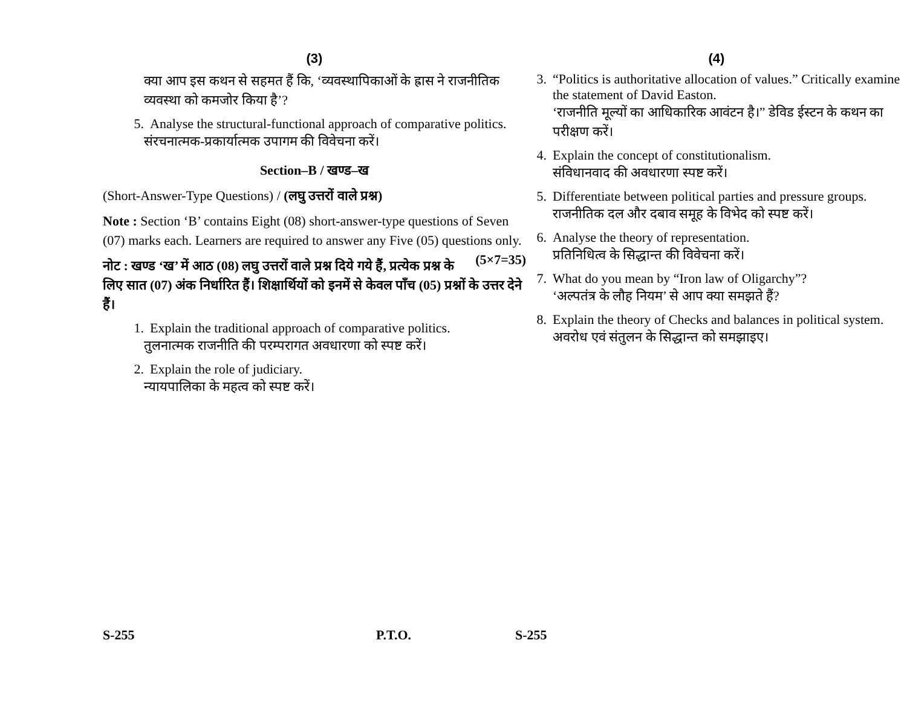(3)
क्या आप इस कथन से सहमत हैं कि, ‘व्यवस्थापिकाओं के ह्रास ने राजनीतिक व्यवस्था को कमजोर किया है’?
5. Analyse the structural-functional approach of comparative politics.
संरचनात्मक-प्रकार्यात्मक उपागम की विवेचना करें।
Section–B / खण्ड–ख
(Short-Answer-Type Questions) / (लघु उत्तरों वाले प्रश्न)
Note : Section ‘B’ contains Eight (08) short-answer-type questions of Seven (07) marks each. Learners are required to answer any Five (05) questions only. (5×7=35)
नोट : खण्ड ‘ख’ में आठ (08) लघु उत्तरों वाले प्रश्न दिये गये हैं, प्रत्येक प्रश्न के लिए सात (07) अंक निर्धारित हैं। शिक्षार्थियों को इनमें से केवल पाँच (05) प्रश्नों के उत्तर देने हैं।
1. Explain the traditional approach of comparative politics.
तुलनात्मक राजनीति की परम्परागत अवधारणा को स्पष्ट करें।
2. Explain the role of judiciary.
न्यायपालिका के महत्व को स्पष्ट करें।
S-255 P.T.O.
(4)
3. “Politics is authoritative allocation of values.” Critically examine the statement of David Easton.
‘राजनीति मूल्यों का आधिकारिक आवंटन है।” डेविड ईस्टन के कथन का परीक्षण करें।
4. Explain the concept of constitutionalism.
संविधानवाद की अवधारणा स्पष्ट करें।
5. Differentiate between political parties and pressure groups.
राजनीतिक दल और दबाव समूह के विभेद को स्पष्ट करें।
6. Analyse the theory of representation.
प्रतिनिधित्व के सिद्धान्त की विवेचना करें।
7. What do you mean by “Iron law of Oligarchy”?
‘अल्पतंत्र के लौह नियम’ से आप क्या समझते हैं?
8. Explain the theory of Checks and balances in political system.
अवरोध एवं संतुलन के सिद्धान्त को समझाइए।
S-255